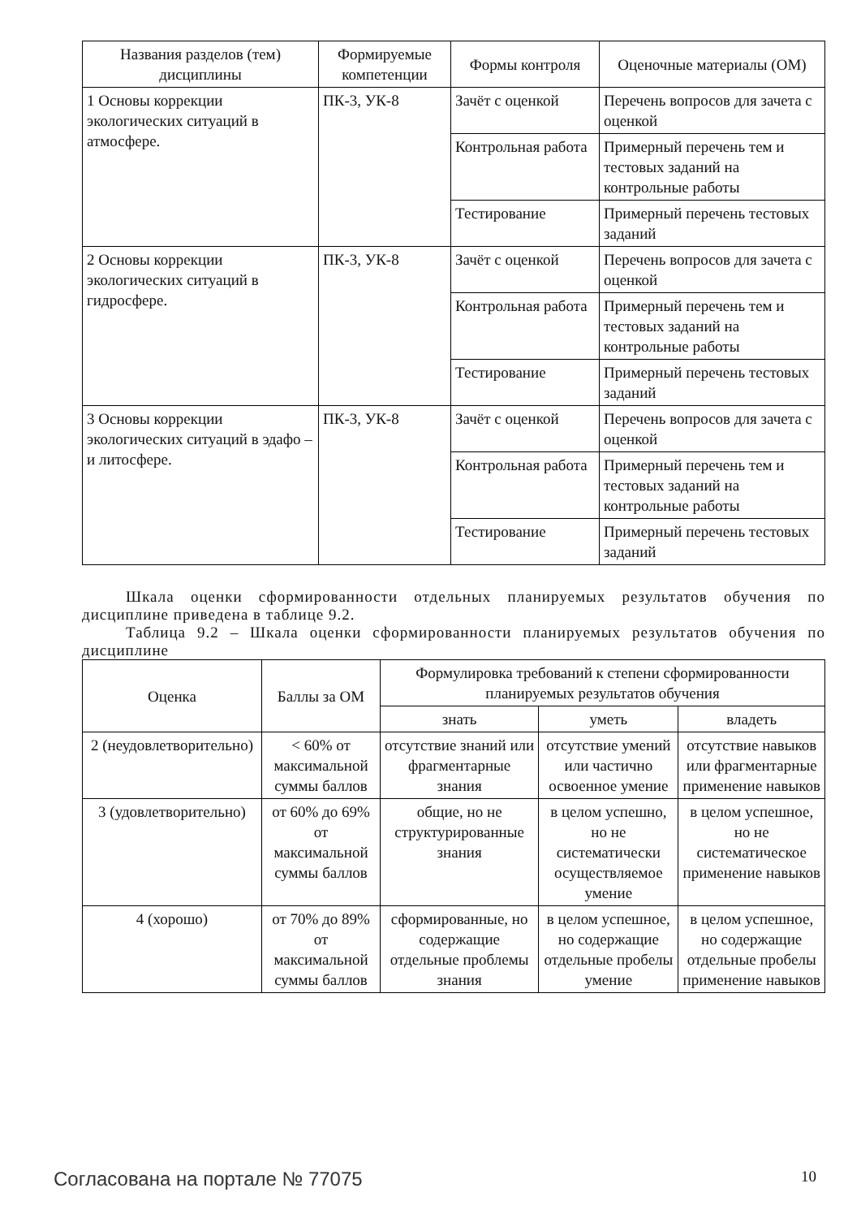| Названия разделов (тем) дисциплины | Формируемые компетенции | Формы контроля | Оценочные материалы (ОМ) |
| --- | --- | --- | --- |
| 1 Основы коррекции экологических ситуаций в атмосфере. | ПК-3, УК-8 | Зачёт с оценкой | Перечень вопросов для зачета с оценкой |
| | | Контрольная работа | Примерный перечень тем и тестовых заданий на контрольные работы |
| | | Тестирование | Примерный перечень тестовых заданий |
| 2 Основы коррекции экологических ситуаций в гидросфере. | ПК-3, УК-8 | Зачёт с оценкой | Перечень вопросов для зачета с оценкой |
| | | Контрольная работа | Примерный перечень тем и тестовых заданий на контрольные работы |
| | | Тестирование | Примерный перечень тестовых заданий |
| 3 Основы коррекции экологических ситуаций в эдафо – и литосфере. | ПК-3, УК-8 | Зачёт с оценкой | Перечень вопросов для зачета с оценкой |
| | | Контрольная работа | Примерный перечень тем и тестовых заданий на контрольные работы |
| | | Тестирование | Примерный перечень тестовых заданий |
Шкала оценки сформированности отдельных планируемых результатов обучения по дисциплине приведена в таблице 9.2.
Таблица 9.2 – Шкала оценки сформированности планируемых результатов обучения по дисциплине
| Оценка | Баллы за ОМ | Формулировка требований к степени сформированности планируемых результатов обучения | | |
| --- | --- | --- | --- | --- |
| | | знать | уметь | владеть |
| 2 (неудовлетворительно) | < 60% от максимальной суммы баллов | отсутствие знаний или фрагментарные знания | отсутствие умений или частично освоенное умение | отсутствие навыков или фрагментарные применение навыков |
| 3 (удовлетворительно) | от 60% до 69% от максимальной суммы баллов | общие, но не структурированные знания | в целом успешно, но не систематически осуществляемое умение | в целом успешное, но не систематическое применение навыков |
| 4 (хорошо) | от 70% до 89% от максимальной суммы баллов | сформированные, но содержащие отдельные проблемы знания | в целом успешное, но содержащие отдельные пробелы умение | в целом успешное, но содержащие отдельные пробелы применение навыков |
Согласована на портале № 77075 10